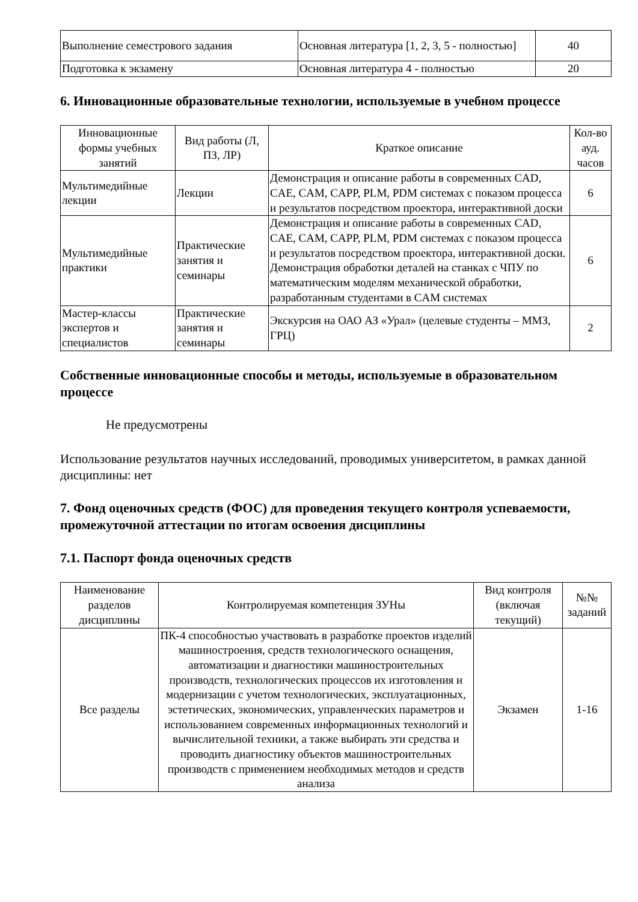| Выполнение семестрового задания | Основная литература [1, 2, 3, 5 - полностью] | 40 |
| Подготовка к экзамену | Основная литература 4 - полностью | 20 |
6. Инновационные образовательные технологии, используемые в учебном процессе
| Инновационные формы учебных занятий | Вид работы (Л, ПЗ, ЛР) | Краткое описание | Кол-во ауд. часов |
| --- | --- | --- | --- |
| Мультимедийные лекции | Лекции | Демонстрация и описание работы в современных CAD, CAE, CAM, CAPP, PLM, PDM системах с показом процесса и результатов посредством проектора, интерактивной доски | 6 |
| Мультимедийные практики | Практические занятия и семинары | Демонстрация и описание работы в современных CAD, CAE, CAM, CAPP, PLM, PDM системах с показом процесса и результатов посредством проектора, интерактивной доски. Демонстрация обработки деталей на станках с ЧПУ по математическим моделям механической обработки, разработанным студентами в CAM системах | 6 |
| Мастер-классы экспертов и специалистов | Практические занятия и семинары | Экскурсия на ОАО АЗ «Урал» (целевые студенты – ММЗ, ГРЦ) | 2 |
Собственные инновационные способы и методы, используемые в образовательном процессе
Не предусмотрены
Использование результатов научных исследований, проводимых университетом, в рамках данной дисциплины: нет
7. Фонд оценочных средств (ФОС) для проведения текущего контроля успеваемости, промежуточной аттестации по итогам освоения дисциплины
7.1. Паспорт фонда оценочных средств
| Наименование разделов дисциплины | Контролируемая компетенция ЗУНы | Вид контроля (включая текущий) | №№ заданий |
| --- | --- | --- | --- |
| Все разделы | ПК-4 способностью участвовать в разработке проектов изделий машиностроения, средств технологического оснащения, автоматизации и диагностики машиностроительных производств, технологических процессов их изготовления и модернизации с учетом технологических, эксплуатационных, эстетических, экономических, управленческих параметров и использованием современных информационных технологий и вычислительной техники, а также выбирать эти средства и проводить диагностику объектов машиностроительных производств с применением необходимых методов и средств анализа | Экзамен | 1-16 |